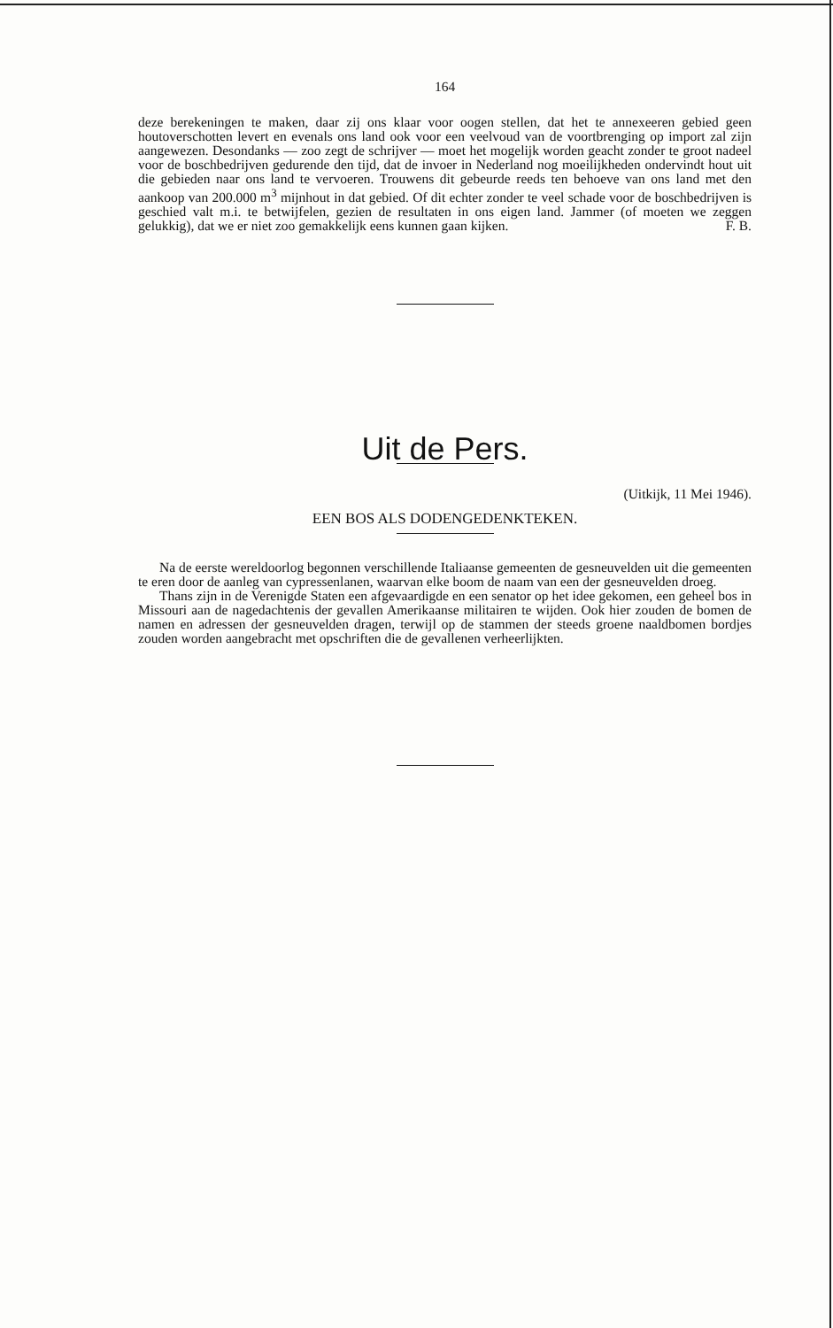164
deze berekeningen te maken, daar zij ons klaar voor oogen stellen, dat het te annexeeren gebied geen houtoverschotten levert en evenals ons land ook voor een veelvoud van de voortbrenging op import zal zijn aangewezen. Desondanks — zoo zegt de schrijver — moet het mogelijk worden geacht zonder te groot nadeel voor de boschbedrijven gedurende den tijd, dat de invoer in Nederland nog moeilijkheden ondervindt hout uit die gebieden naar ons land te vervoeren. Trouwens dit gebeurde reeds ten behoeve van ons land met den aankoop van 200.000 m<sup>3</sup> mijnhout in dat gebied. Of dit echter zonder te veel schade voor de boschbedrijven is geschied valt m.i. te betwijfelen, gezien de resultaten in ons eigen land. Jammer (of moeten we zeggen gelukkig), dat we er niet zoo gemakkelijk eens kunnen gaan kijken. F. B.
Uit de Pers.
(Uitkijk, 11 Mei 1946).
EEN BOS ALS DODENGEDENKTEKEN.
Na de eerste wereldoorlog begonnen verschillende Italiaanse gemeenten de gesneuvelden uit die gemeenten te eren door de aanleg van cypressenlanen, waarvan elke boom de naam van een der gesneuvelden droeg.
Thans zijn in de Verenigde Staten een afgevaardigde en een senator op het idee gekomen, een geheel bos in Missouri aan de nagedachtenis der gevallen Amerikaanse militairen te wijden. Ook hier zouden de bomen de namen en adressen der gesneuvelden dragen, terwijl op de stammen der steeds groene naaldbomen bordjes zouden worden aangebracht met opschriften die de gevallenen verheerlijkten.